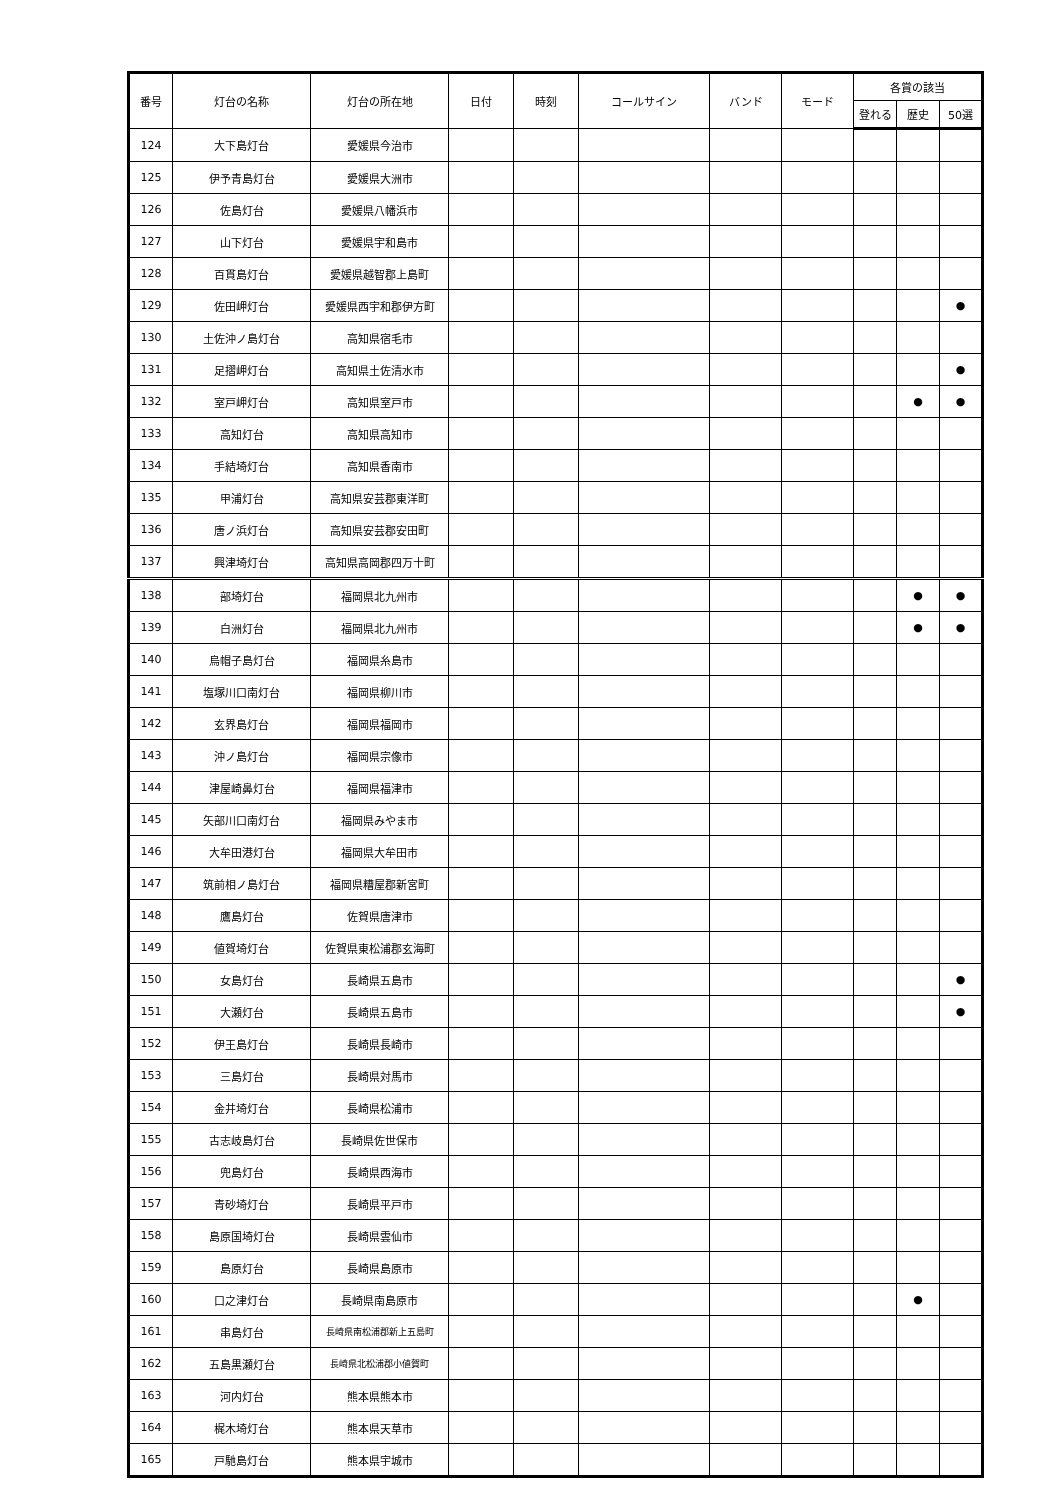| 番号 | 灯台の名称 | 灯台の所在地 | 日付 | 時刻 | コールサイン | バンド | モード | 各賞の該当 | | |
| --- | --- | --- | --- | --- | --- | --- | --- | --- | --- | --- |
| | | | | | | | | 登れる | 歴史 | 50選 |
| 124 | 大下島灯台 | 愛媛県今治市 | | | | | | | | |
| 125 | 伊予青島灯台 | 愛媛県大洲市 | | | | | | | | |
| 126 | 佐島灯台 | 愛媛県八幡浜市 | | | | | | | | |
| 127 | 山下灯台 | 愛媛県宇和島市 | | | | | | | | |
| 128 | 百貫島灯台 | 愛媛県越智郡上島町 | | | | | | | | |
| 129 | 佐田岬灯台 | 愛媛県西宇和郡伊方町 | | | | | | | | ● |
| 130 | 土佐沖ノ島灯台 | 高知県宿毛市 | | | | | | | | |
| 131 | 足摺岬灯台 | 高知県土佐清水市 | | | | | | | | ● |
| 132 | 室戸岬灯台 | 高知県室戸市 | | | | | | | ● | ● |
| 133 | 高知灯台 | 高知県高知市 | | | | | | | | |
| 134 | 手結埼灯台 | 高知県香南市 | | | | | | | | |
| 135 | 甲浦灯台 | 高知県安芸郡東洋町 | | | | | | | | |
| 136 | 唐ノ浜灯台 | 高知県安芸郡安田町 | | | | | | | | |
| 137 | 興津埼灯台 | 高知県高岡郡四万十町 | | | | | | | | |
| 138 | 部埼灯台 | 福岡県北九州市 | | | | | | | ● | ● |
| 139 | 白洲灯台 | 福岡県北九州市 | | | | | | | ● | ● |
| 140 | 烏帽子島灯台 | 福岡県糸島市 | | | | | | | | |
| 141 | 塩塚川口南灯台 | 福岡県柳川市 | | | | | | | | |
| 142 | 玄界島灯台 | 福岡県福岡市 | | | | | | | | |
| 143 | 沖ノ島灯台 | 福岡県宗像市 | | | | | | | | |
| 144 | 津屋崎鼻灯台 | 福岡県福津市 | | | | | | | | |
| 145 | 矢部川口南灯台 | 福岡県みやま市 | | | | | | | | |
| 146 | 大牟田港灯台 | 福岡県大牟田市 | | | | | | | | |
| 147 | 筑前相ノ島灯台 | 福岡県糟屋郡新宮町 | | | | | | | | |
| 148 | 鷹島灯台 | 佐賀県唐津市 | | | | | | | | |
| 149 | 値賀埼灯台 | 佐賀県東松浦郡玄海町 | | | | | | | | |
| 150 | 女島灯台 | 長崎県五島市 | | | | | | | | ● |
| 151 | 大瀬灯台 | 長崎県五島市 | | | | | | | | ● |
| 152 | 伊王島灯台 | 長崎県長崎市 | | | | | | | | |
| 153 | 三島灯台 | 長崎県対馬市 | | | | | | | | |
| 154 | 金井埼灯台 | 長崎県松浦市 | | | | | | | | |
| 155 | 古志岐島灯台 | 長崎県佐世保市 | | | | | | | | |
| 156 | 兜島灯台 | 長崎県西海市 | | | | | | | | |
| 157 | 青砂埼灯台 | 長崎県平戸市 | | | | | | | | |
| 158 | 島原国埼灯台 | 長崎県雲仙市 | | | | | | | | |
| 159 | 島原灯台 | 長崎県島原市 | | | | | | | | |
| 160 | 口之津灯台 | 長崎県南島原市 | | | | | | | ● | |
| 161 | 串島灯台 | 長崎県南松浦郡新上五島町 | | | | | | | | |
| 162 | 五島黒瀬灯台 | 長崎県北松浦郡小値賀町 | | | | | | | | |
| 163 | 河内灯台 | 熊本県熊本市 | | | | | | | | |
| 164 | 梶木埼灯台 | 熊本県天草市 | | | | | | | | |
| 165 | 戸馳島灯台 | 熊本県宇城市 | | | | | | | | |